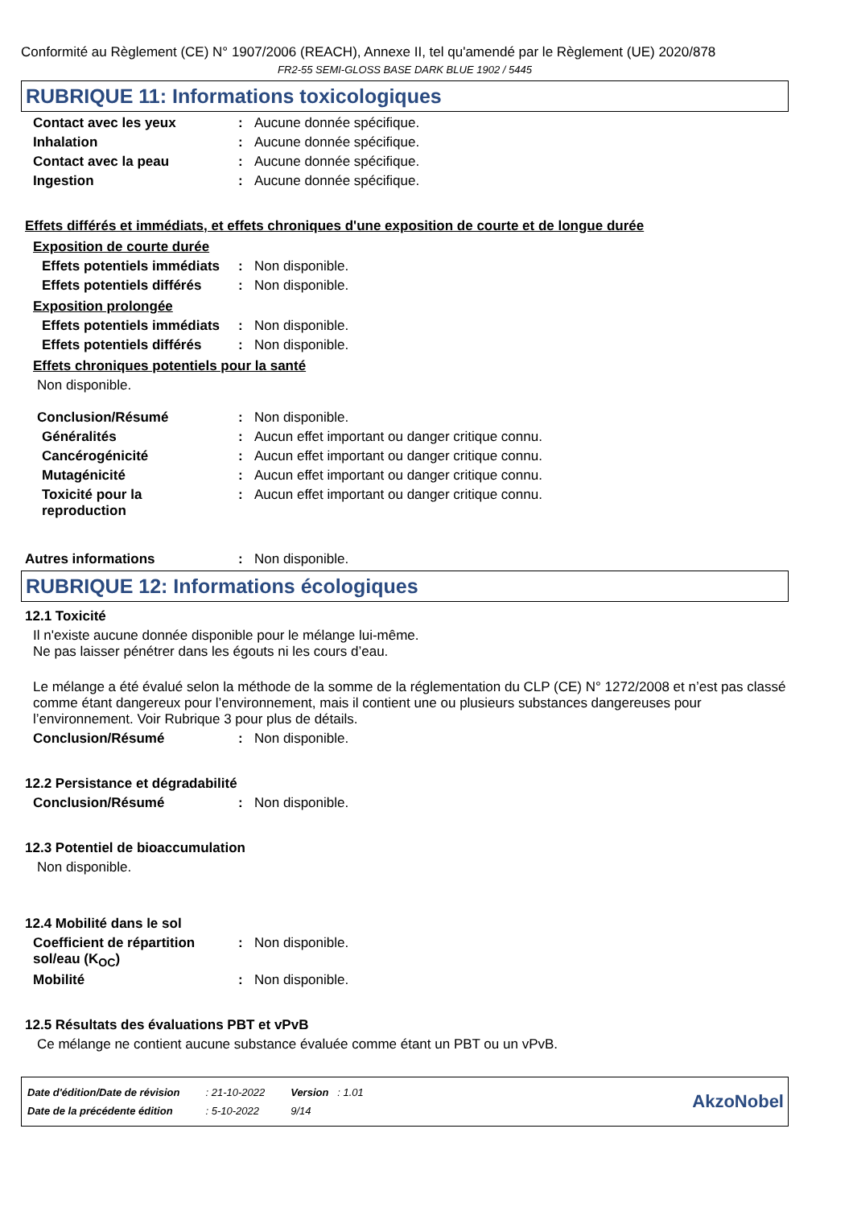Conformité au Règlement (CE) N° 1907/2006 (REACH), Annexe II, tel qu'amendé par le Règlement (UE) 2020/878
FR2-55 SEMI-GLOSS BASE DARK BLUE 1902 / 5445
RUBRIQUE 11: Informations toxicologiques
Contact avec les yeux : Aucune donnée spécifique.
Inhalation : Aucune donnée spécifique.
Contact avec la peau : Aucune donnée spécifique.
Ingestion : Aucune donnée spécifique.
Effets différés et immédiats, et effets chroniques d'une exposition de courte et de longue durée
Exposition de courte durée
Effets potentiels immédiats
: Non disponible.
Effets potentiels différés
: Non disponible.
Exposition prolongée
Effets potentiels immédiats
: Non disponible.
Effets potentiels différés
: Non disponible.
Effets chroniques potentiels pour la santé
Non disponible.
Conclusion/Résumé : Non disponible.
Généralités : Aucun effet important ou danger critique connu.
Cancérogénicité : Aucun effet important ou danger critique connu.
Mutagénicité : Aucun effet important ou danger critique connu.
Toxicité pour la
reproduction
: Aucun effet important ou danger critique connu.
Autres informations : Non disponible.
RUBRIQUE 12: Informations écologiques
12.1 Toxicité
Il n'existe aucune donnée disponible pour le mélange lui-même.
Ne pas laisser pénétrer dans les égouts ni les cours d’eau.
Le mélange a été évalué selon la méthode de la somme de la réglementation du CLP (CE) N° 1272/2008 et n’est pas classé comme étant dangereux pour l’environnement, mais il contient une ou plusieurs substances dangereuses pour l’environnement. Voir Rubrique 3 pour plus de détails.
Conclusion/Résumé : Non disponible.
12.2 Persistance et dégradabilité
Conclusion/Résumé : Non disponible.
12.3 Potentiel de bioaccumulation
Non disponible.
12.4 Mobilité dans le sol
Coefficient de répartition sol/eau (K<sub>OC</sub>)
: Non disponible.
Mobilité : Non disponible.
12.5 Résultats des évaluations PBT et vPvB
Ce mélange ne contient aucune substance évaluée comme étant un PBT ou un vPvB.
| Date d'édition/Date de révision | : 21-10-2022 | Version : 1.01 |
| Date de la précédente édition | : 5-10-2022 | 9/14 |
AkzoNobel